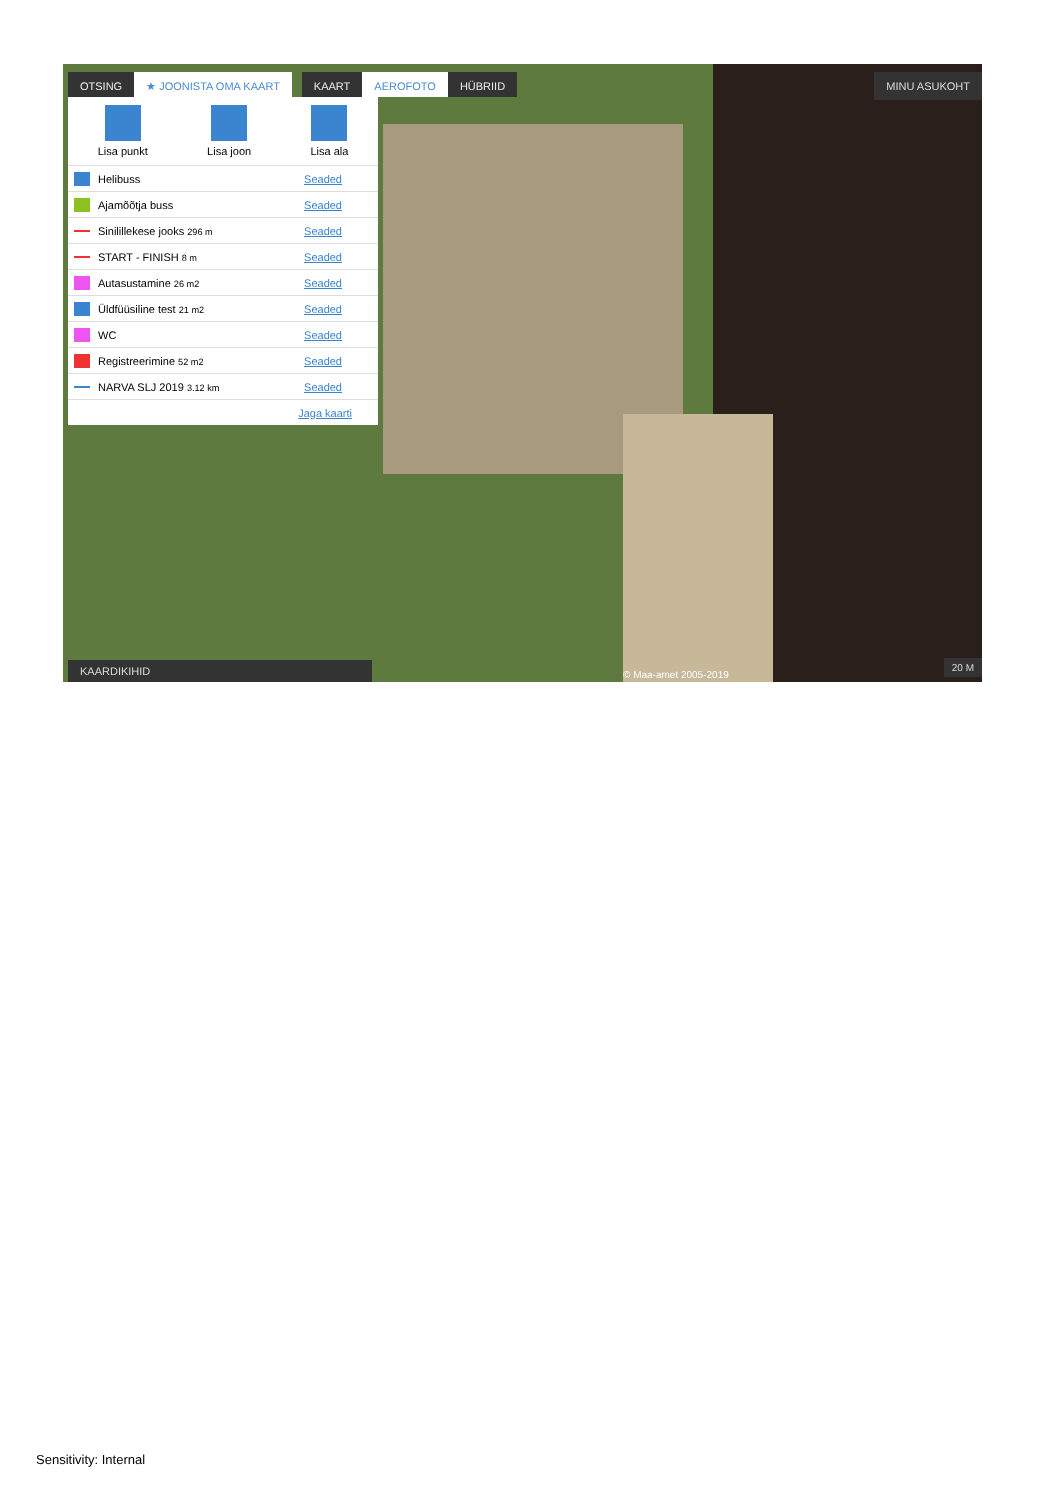OTSING ★ JOONISTA OMA KAART KAART AEROFOTO HÜBRIID
MINU ASUKOHT
Lisa punkt Lisa joon Lisa ala
Helibuss Seaded
Ajamõõtja buss Seaded
Sinilillekese jooks 296 m Seaded
START - FINISH 8 m Seaded
Autasustamine 26 m2 Seaded
Üldfüüsiline test 21 m2 Seaded
WC Seaded
Registreerimine 52 m2 Seaded
NARVA SLJ 2019 3.12 km Seaded
Jaga kaarti
KAARDIKIHID © Maa-amet 2005-2019 20 M
Sensitivity: Internal